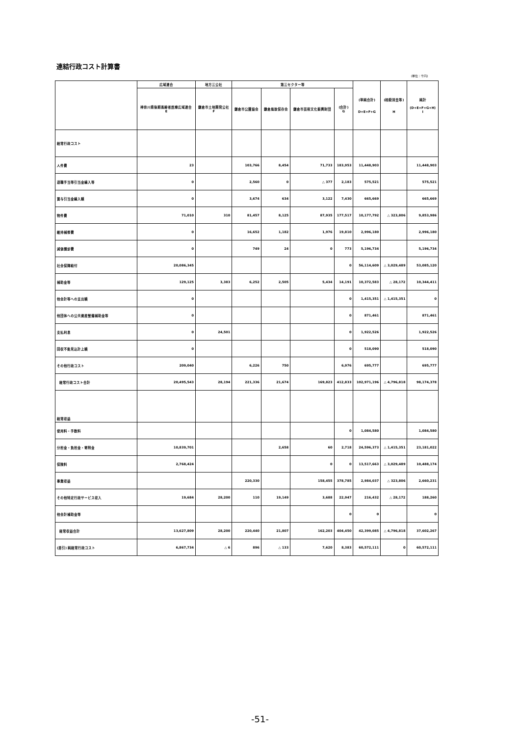連結行政コスト計算書
(単位：千円)
| | 広域連合 | 地方三公社 | 第三セクター等 | | | | (単純合計) D+E+F+G | (相殺消去等) H | 純計 (D+E+F+G+H) I |
| --- | --- | --- | --- | --- | --- | --- | --- | --- | --- |
| | 神奈川県後期高齢者医療広域連合 E | 鎌倉市土地開発公社 F | 鎌倉市公園協会 | 鎌倉風致保存会 | 鎌倉市芸術文化振興財団 | (合計) G | | | |
| 経常行政コスト | | | | | | | | | |
| 人件費 | 23 | | 103,766 | 8,454 | 71,733 | 183,953 | 11,448,903 | | 11,448,903 |
| 退職手当等引当金繰入等 | 0 | | 2,560 | 0 | △ 377 | 2,183 | 575,521 | | 575,521 |
| 賞与引当金繰入額 | 0 | | 3,674 | 634 | 3,122 | 7,430 | 665,669 | | 665,669 |
| 物件費 | 71,010 | 310 | 81,457 | 8,125 | 87,935 | 177,517 | 10,177,792 | △ 323,806 | 9,853,986 |
| 維持補修費 | 0 | | 16,652 | 1,182 | 1,976 | 19,810 | 2,996,180 | | 2,996,180 |
| 減価償却費 | 0 | | 749 | 24 | 0 | 773 | 5,196,734 | | 5,196,734 |
| 社会保障給付 | 20,086,345 | | | | | 0 | 56,114,609 | △ 3,029,489 | 53,085,120 |
| 補助金等 | 129,125 | 3,383 | 6,252 | 2,505 | 5,434 | 14,191 | 10,372,583 | △ 28,172 | 10,344,411 |
| 他会計等への支出額 | 0 | | | | | 0 | 1,415,351 | △ 1,415,351 | 0 |
| 他団体への公共資産整備補助金等 | 0 | | | | | 0 | 871,461 | | 871,461 |
| 支払利息 | 0 | 24,501 | | | | 0 | 1,922,526 | | 1,922,526 |
| 回収不能見込計上額 | 0 | | | | | 0 | 518,090 | | 518,090 |
| その他行政コスト | 209,040 | | 6,226 | 750 | | 6,976 | 695,777 | | 695,777 |
| 経常行政コスト合計 | 20,495,543 | 28,194 | 221,336 | 21,674 | 169,823 | 412,833 | 102,971,196 | △ 4,796,818 | 98,174,378 |
| 経常収益 | | | | | | | | | |
| 使用料・手数料 | | | | | | 0 | 1,084,580 | | 1,084,580 |
| 分担金・負担金・寄附金 | 10,839,701 | | | 2,658 | 60 | 2,718 | 24,596,373 | △ 1,415,351 | 23,181,022 |
| 保険料 | 2,768,424 | | | | 0 | 0 | 13,517,663 | △ 3,029,489 | 10,488,174 |
| 事業収益 | | | 220,330 | | 158,455 | 378,785 | 2,984,037 | △ 323,806 | 2,660,231 |
| その他特定行政サービス収入 | 19,684 | 28,200 | 110 | 19,149 | 3,688 | 22,947 | 216,432 | △ 28,172 | 188,260 |
| 他会計補助金等 | | | | | | 0 | 0 | | 0 |
| 経常収益合計 | 13,627,809 | 28,200 | 220,440 | 21,807 | 162,203 | 404,450 | 42,399,085 | △ 4,796,818 | 37,602,267 |
| (差引) 純経常行政コスト | 6,867,734 | △ 6 | 896 | △ 133 | 7,620 | 8,383 | 60,572,111 | 0 | 60,572,111 |
-51-